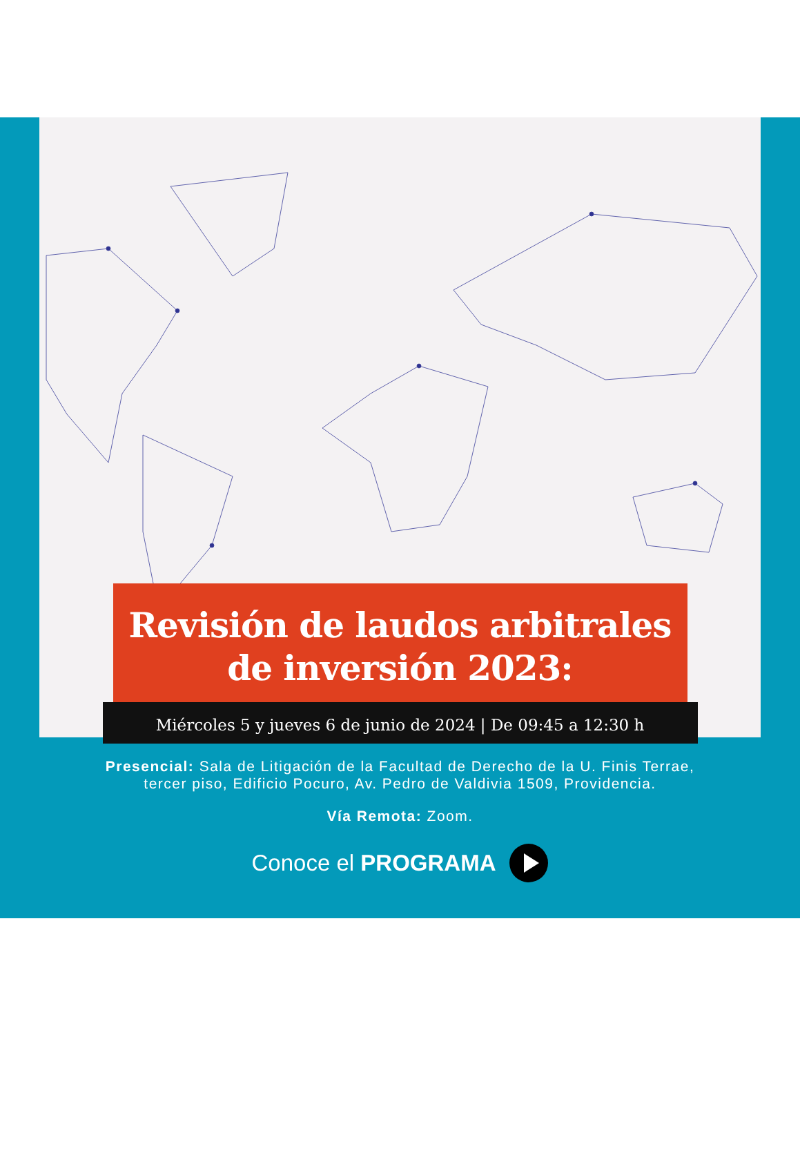Revisión de laudos arbitrales
de inversión 2023:
Miércoles 5 y jueves 6 de junio de 2024 | De 09:45 a 12:30 h
Presencial: Sala de Litigación de la Facultad de Derecho de la U. Finis Terrae,
tercer piso, Edificio Pocuro, Av. Pedro de Valdivia 1509, Providencia.
Vía Remota: Zoom.
Conoce el PROGRAMA